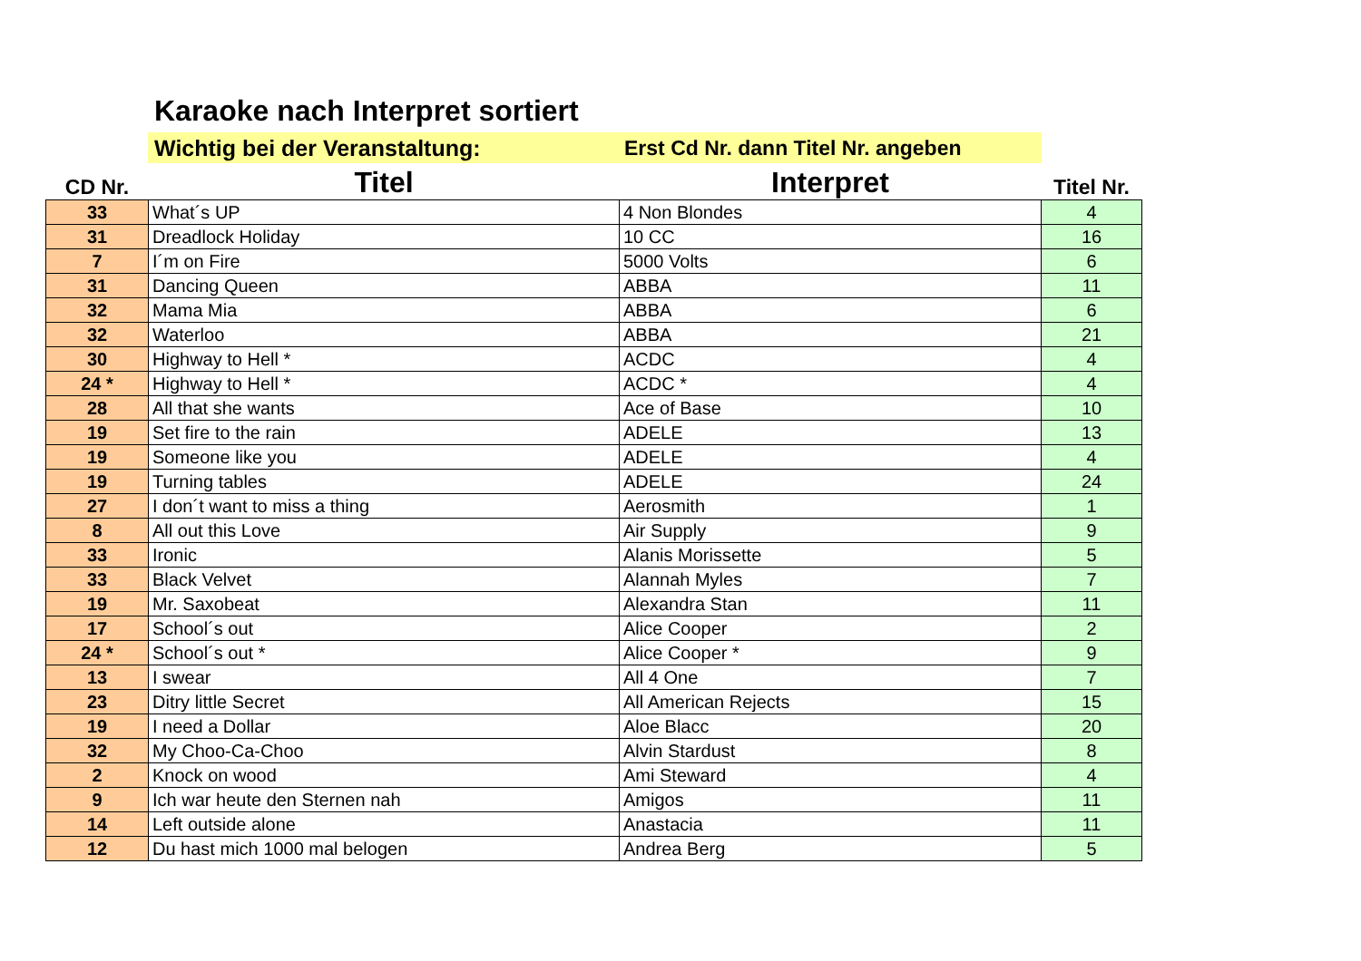Karaoke nach Interpret sortiert
Wichtig bei der Veranstaltung: Erst Cd Nr. dann Titel Nr. angeben
| CD Nr. | Titel | Interpret | Titel Nr. |
| --- | --- | --- | --- |
| 33 | What´s UP | 4 Non Blondes | 4 |
| 31 | Dreadlock Holiday | 10 CC | 16 |
| 7 | I´m on Fire | 5000 Volts | 6 |
| 31 | Dancing Queen | ABBA | 11 |
| 32 | Mama Mia | ABBA | 6 |
| 32 | Waterloo | ABBA | 21 |
| 30 | Highway to Hell * | ACDC | 4 |
| 24 * | Highway to Hell * | ACDC * | 4 |
| 28 | All that she wants | Ace of Base | 10 |
| 19 | Set fire to the rain | ADELE | 13 |
| 19 | Someone like you | ADELE | 4 |
| 19 | Turning tables | ADELE | 24 |
| 27 | I don´t want to miss a thing | Aerosmith | 1 |
| 8 | All out this Love | Air Supply | 9 |
| 33 | Ironic | Alanis Morissette | 5 |
| 33 | Black Velvet | Alannah Myles | 7 |
| 19 | Mr. Saxobeat | Alexandra Stan | 11 |
| 17 | School´s out | Alice Cooper | 2 |
| 24 * | School´s out * | Alice Cooper * | 9 |
| 13 | I swear | All 4 One | 7 |
| 23 | Ditry little Secret | All American Rejects | 15 |
| 19 | I need a Dollar | Aloe Blacc | 20 |
| 32 | My Choo-Ca-Choo | Alvin Stardust | 8 |
| 2 | Knock on wood | Ami Steward | 4 |
| 9 | Ich war heute den Sternen nah | Amigos | 11 |
| 14 | Left outside alone | Anastacia | 11 |
| 12 | Du hast mich 1000 mal belogen | Andrea Berg | 5 |